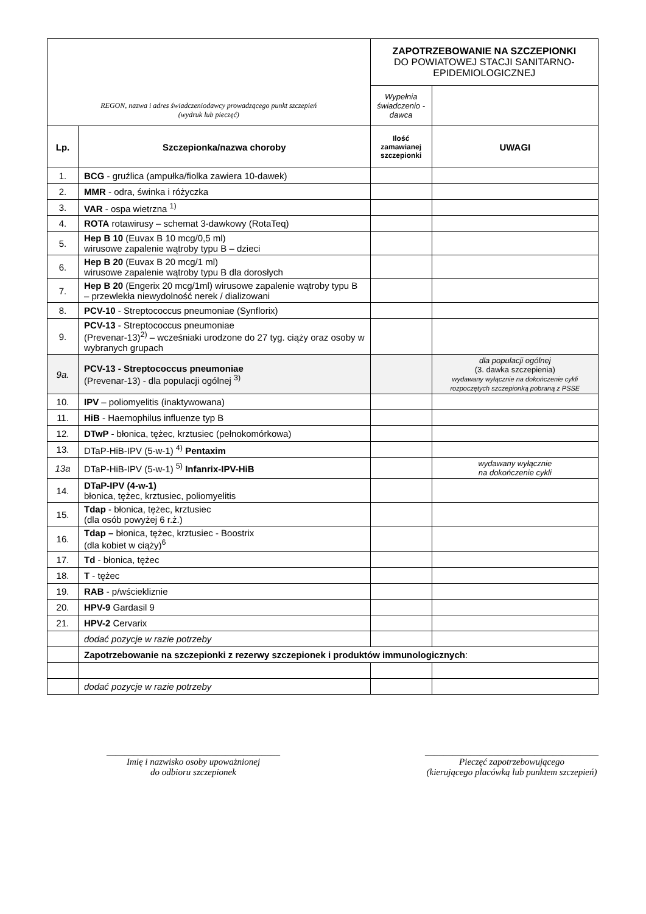| REGON, nazwa i adres świadczeniodawcy prowadzącego punkt szczepień (wydruk lub pieczęć) | | ZAPOTRZEBOWANIE NA SZCZEPIONKI DO POWIATOWEJ STACJI SANITARNO-EPIDEMIOLOGICZNEJ | |
| | | Wypełnia świadczenio -dawca | |
| Lp. | Szczepionka/nazwa choroby | Ilość zamawianej szczepionki | UWAGI |
| 1. | BCG - gruźlica (ampułka/fiolka zawiera 10-dawek) | | |
| 2. | MMR - odra, świnka i różyczka | | |
| 3. | VAR - ospa wietrzna <sup>1)</sup> | | |
| 4. | ROTA rotawirusy – schemat 3-dawkowy (RotaTeq) | | |
| 5. | Hep B 10 (Euvax B 10 mcg/0,5 ml) wirusowe zapalenie wątroby typu B – dzieci | | |
| 6. | Hep B 20 (Euvax B 20 mcg/1 ml) wirusowe zapalenie wątroby typu B dla dorosłych | | |
| 7. | Hep B 20 (Engerix 20 mcg/1ml) wirusowe zapalenie wątroby typu B – przewlekła niewydolność nerek / dializowani | | |
| 8. | PCV-10 - Streptococcus pneumoniae (Synflorix) | | |
| 9. | PCV-13 - Streptococcus pneumoniae (Prevenar-13)<sup>2)</sup> – wcześniaki urodzone do 27 tyg. ciąży oraz osoby w wybranych grupach | | |
| 9a. | PCV-13 - Streptococcus pneumoniae (Prevenar-13) - dla populacji ogólnej <sup>3)</sup> | | dla populacji ogólnej (3. dawka szczepienia) wydawany wyłącznie na dokończenie cykli rozpoczętych szczepionką pobraną z PSSE |
| 10. | IPV – poliomyelitis (inaktywowana) | | |
| 11. | HiB - Haemophilus influenze typ B | | |
| 12. | DTwP - błonica, tężec, krztusiec (pełnokomórkowa) | | |
| 13. | DTaP-HiB-IPV (5-w-1) <sup>4)</sup> Pentaxim | | |
| 13a | DTaP-HiB-IPV (5-w-1) <sup>5)</sup> Infanrix-IPV-HiB | | wydawany wyłącznie na dokończenie cykli |
| 14. | DTaP-IPV (4-w-1) błonica, tężec, krztusiec, poliomyelitis | | |
| 15. | Tdap - błonica, tężec, krztusiec (dla osób powyżej 6 r.ż.) | | |
| 16. | Tdap – błonica, tężec, krztusiec - Boostrix (dla kobiet w ciąży)<sup>6</sup> | | |
| 17. | Td - błonica, tężec | | |
| 18. | T - tężec | | |
| 19. | RAB - p/wściekliznie | | |
| 20. | HPV-9 Gardasil 9 | | |
| 21. | HPV-2 Cervarix | | |
| | dodać pozycje w razie potrzeby | | |
| | Zapotrzebowanie na szczepionki z rezerwy szczepionek i produktów immunologicznych : | | |
| | dodać pozycje w razie potrzeby | | |
______________________________________
Imię i nazwisko osoby upoważnionej
do odbioru szczepionek
______________________________________
Pieczęć zapotrzebowującego
(kierującego placówką lub punktem szczepień)